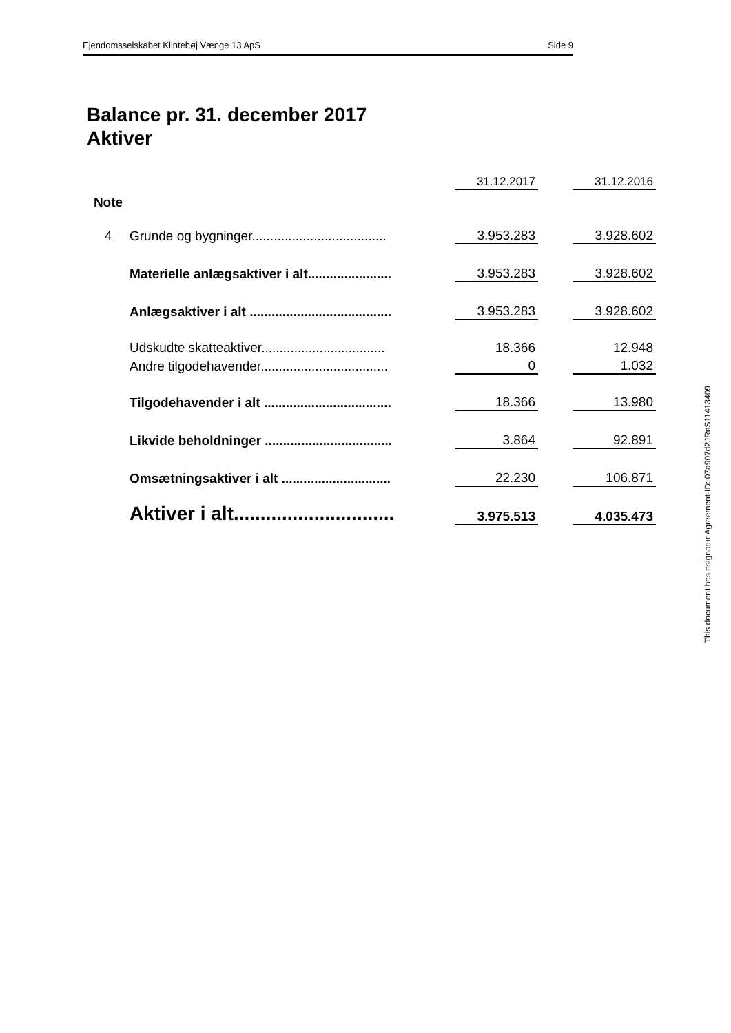Ejendomsselskabet Klintehøj Vænge 13 ApS Side 9
Balance pr. 31. december 2017
Aktiver
| | | 31.12.2017 | | 31.12.2016 |
| Note | | | | |
| 4 | Grunde og bygninger..................................... | 3.953.283 | | 3.928.602 |
| | Materielle anlægsaktiver i alt....................... | 3.953.283 | | 3.928.602 |
| | Anlægsaktiver i alt ....................................... | 3.953.283 | | 3.928.602 |
| | Udskudte skatteaktiver.................................. | 18.366 | | 12.948 |
| | Andre tilgodehavender................................... | 0 | | 1.032 |
| | Tilgodehavender i alt ................................... | 18.366 | | 13.980 |
| | Likvide beholdninger ................................... | 3.864 | | 92.891 |
| | Omsætningsaktiver i alt .............................. | 22.230 | | 106.871 |
| | Aktiver i alt.............................. | 3.975.513 | | 4.035.473 |
This document has esignatur Agreement-ID: 07a907d2JRnS11413409